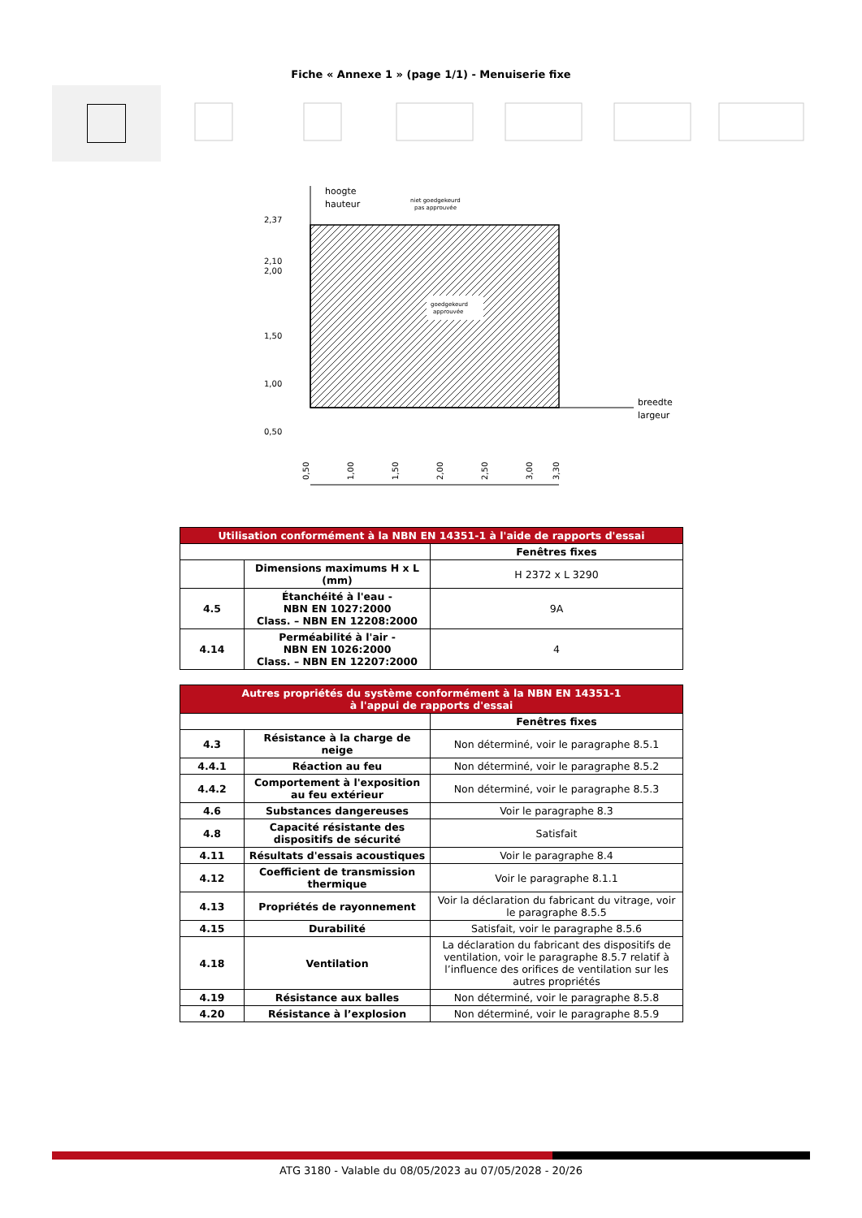Fiche « Annexe 1 » (page 1/1) - Menuiserie fixe
goedgekeurd
approuvée
hoogte
hauteur
breedte
largeur
niet goedgekeurd
pas approuvée
2,37
2,10
2,00
1,50
1,00
0,50
0,50
1,00
1,50
2,00
2,50
3,00
3,30
| Utilisation conformément à la NBN EN 14351-1 à l'aide de rapports d'essai | | |
| --- | --- | --- |
| | | Fenêtres fixes |
| | Dimensions maximums H x L (mm) | H 2372 x L 3290 |
| 4.5 | Étanchéité à l'eau - NBN EN 1027:2000 Class. – NBN EN 12208:2000 | 9A |
| 4.14 | Perméabilité à l'air - NBN EN 1026:2000 Class. – NBN EN 12207:2000 | 4 |
| Autres propriétés du système conformément à la NBN EN 14351-1 à l'appui de rapports d'essai | | |
| --- | --- | --- |
| | | Fenêtres fixes |
| 4.3 | Résistance à la charge de neige | Non déterminé, voir le paragraphe 8.5.1 |
| 4.4.1 | Réaction au feu | Non déterminé, voir le paragraphe 8.5.2 |
| 4.4.2 | Comportement à l'exposition au feu extérieur | Non déterminé, voir le paragraphe 8.5.3 |
| 4.6 | Substances dangereuses | Voir le paragraphe 8.3 |
| 4.8 | Capacité résistante des dispositifs de sécurité | Satisfait |
| 4.11 | Résultats d'essais acoustiques | Voir le paragraphe 8.4 |
| 4.12 | Coefficient de transmission thermique | Voir le paragraphe 8.1.1 |
| 4.13 | Propriétés de rayonnement | Voir la déclaration du fabricant du vitrage, voir le paragraphe 8.5.5 |
| 4.15 | Durabilité | Satisfait, voir le paragraphe 8.5.6 |
| 4.18 | Ventilation | La déclaration du fabricant des dispositifs de ventilation, voir le paragraphe 8.5.7 relatif à l’influence des orifices de ventilation sur les autres propriétés |
| 4.19 | Résistance aux balles | Non déterminé, voir le paragraphe 8.5.8 |
| 4.20 | Résistance à l’explosion | Non déterminé, voir le paragraphe 8.5.9 |
ATG 3180 - Valable du 08/05/2023 au 07/05/2028 - 20/26